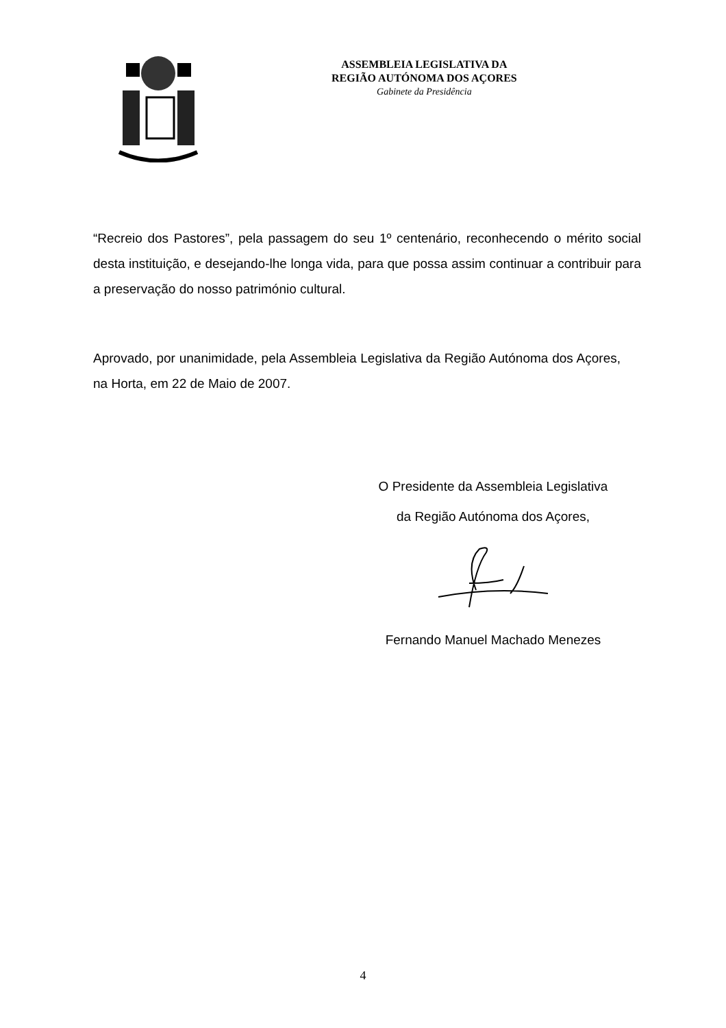ASSEMBLEIA LEGISLATIVA DA
REGIÃO AUTÓNOMA DOS AÇORES
Gabinete da Presidência
“Recreio dos Pastores”, pela passagem do seu 1º centenário, reconhecendo o mérito social desta instituição, e desejando-lhe longa vida, para que possa assim continuar a contribuir para a preservação do nosso património cultural.
Aprovado, por unanimidade, pela Assembleia Legislativa da Região Autónoma dos Açores, na Horta, em 22 de Maio de 2007.
O Presidente da Assembleia Legislativa
da Região Autónoma dos Açores,
Fernando Manuel Machado Menezes
4